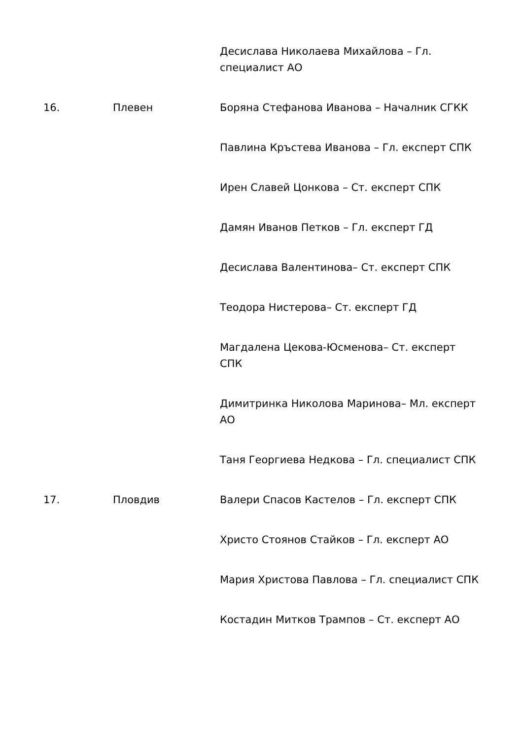| | | Десислава Николаева Михайлова – Гл. специалист АО |
| 16. | Плевен | Боряна Стефанова Иванова – Началник СГКК |
| | | Павлина Кръстева Иванова – Гл. експерт СПК |
| | | Ирен Славей Цонкова – Ст. експерт СПК |
| | | Дамян Иванов Петков – Гл. експерт ГД |
| | | Десислава Валентинова– Ст. експерт СПК |
| | | Теодора Нистерова– Ст. експерт ГД |
| | | Магдалена Цекова-Юсменова– Ст. експерт СПК |
| | | Димитринка Николова Маринова– Мл. експерт АО |
| | | Таня Георгиева Недкова – Гл. специалист СПК |
| 17. | Пловдив | Валери Спасов Кастелов – Гл. експерт СПК |
| | | Христо Стоянов Стайков – Гл. експерт АО |
| | | Мария Христова Павлова – Гл. специалист СПК |
| | | Костадин Митков Трампов – Ст. експерт АО |